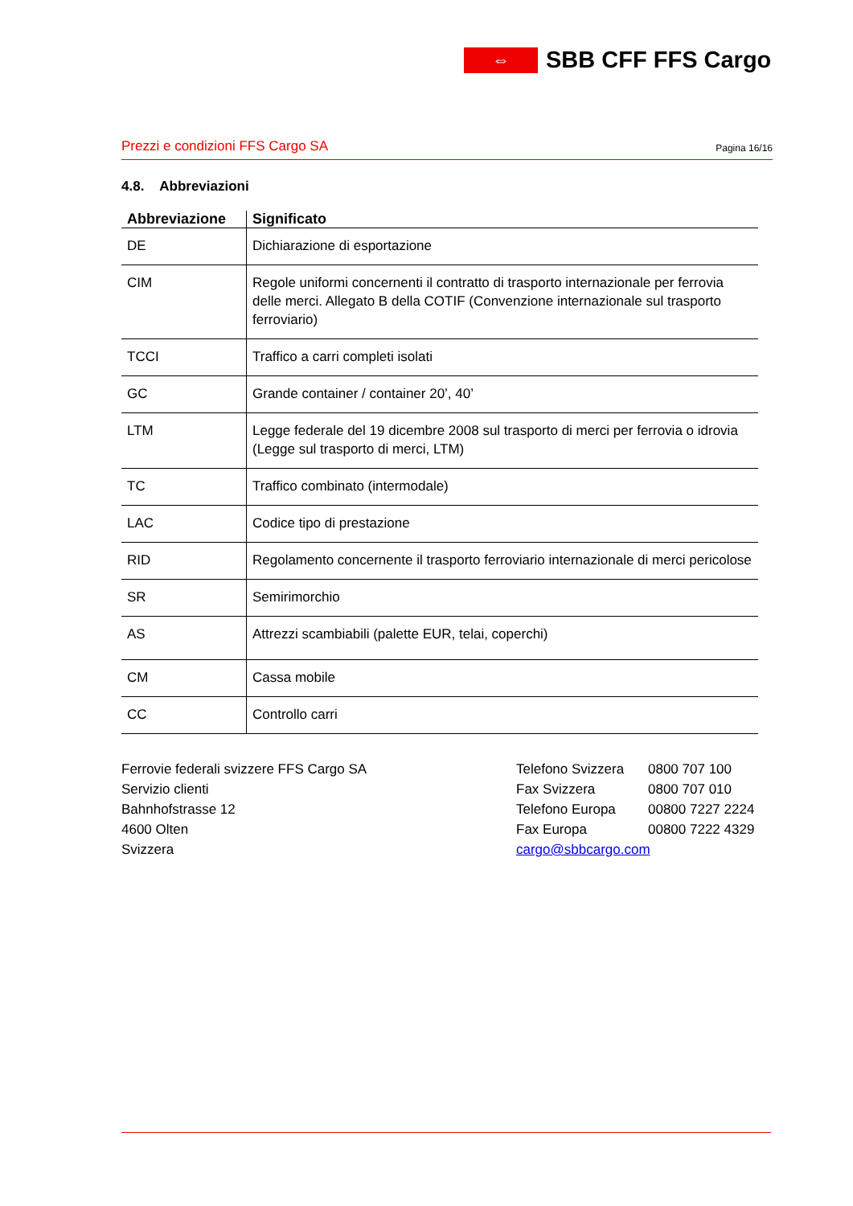⇔
SBB CFF FFS Cargo
Prezzi e condizioni FFS Cargo SA Pagina 16/16
4.8. Abbreviazioni
| Abbreviazione | Significato |
| --- | --- |
| DE | Dichiarazione di esportazione |
| CIM | Regole uniformi concernenti il contratto di trasporto internazionale per ferrovia delle merci. Allegato B della COTIF (Convenzione internazionale sul trasporto ferroviario) |
| TCCI | Traffico a carri completi isolati |
| GC | Grande container / container 20’, 40’ |
| LTM | Legge federale del 19 dicembre 2008 sul trasporto di merci per ferrovia o idrovia (Legge sul trasporto di merci, LTM) |
| TC | Traffico combinato (intermodale) |
| LAC | Codice tipo di prestazione |
| RID | Regolamento concernente il trasporto ferroviario internazionale di merci pericolose |
| SR | Semirimorchio |
| AS | Attrezzi scambiabili (palette EUR, telai, coperchi) |
| CM | Cassa mobile |
| CC | Controllo carri |
Ferrovie federali svizzere FFS Cargo SA
Servizio clienti
Bahnhofstrasse 12
4600 Olten
Svizzera
Telefono Svizzera
Fax Svizzera
Telefono Europa
Fax Europa
cargo@sbbcargo.com
0800 707 100
0800 707 010
00800 7227 2224
00800 7222 4329